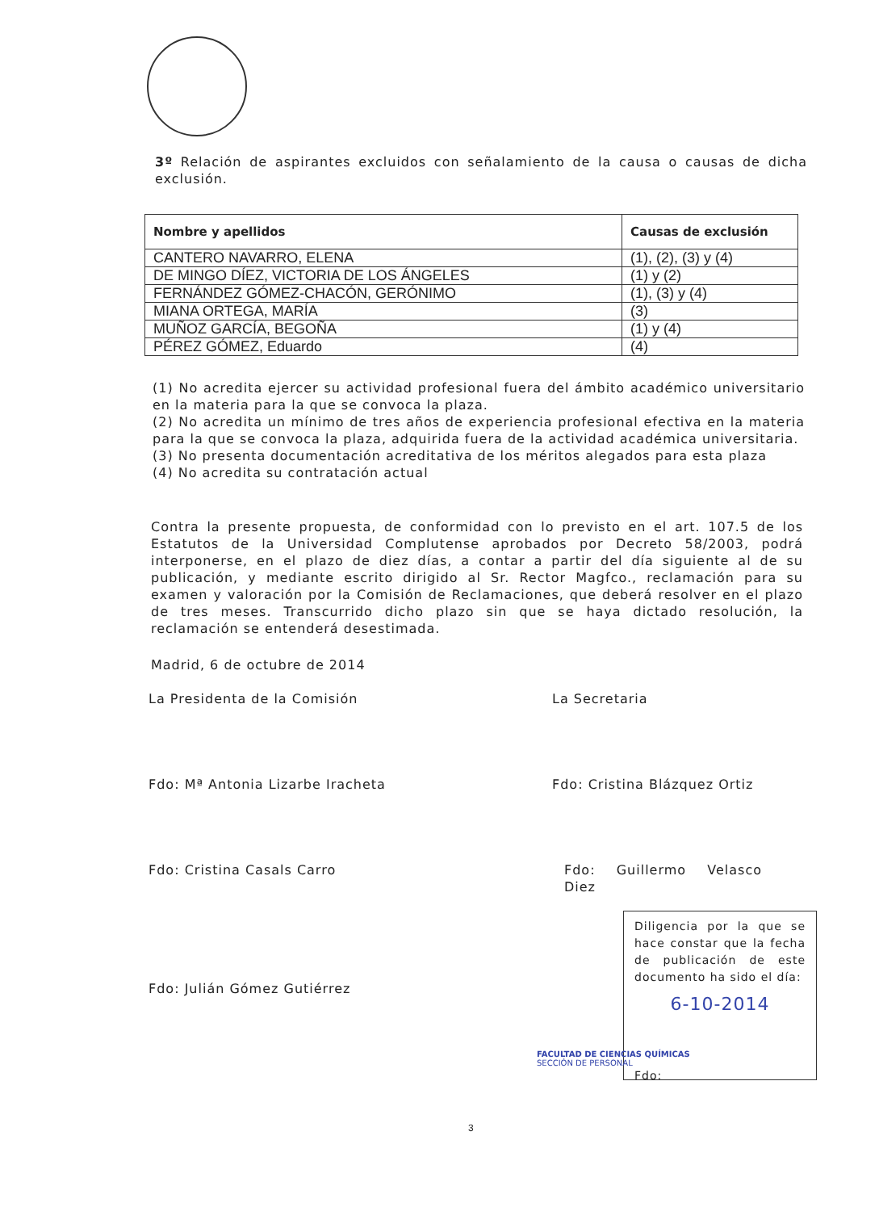3º Relación de aspirantes excluidos con señalamiento de la causa o causas de dicha exclusión.
| Nombre y apellidos | Causas de exclusión |
| --- | --- |
| CANTERO NAVARRO, ELENA | (1), (2), (3) y (4) |
| DE MINGO DÍEZ, VICTORIA DE LOS ÁNGELES | (1) y (2) |
| FERNÁNDEZ GÓMEZ-CHACÓN, GERÓNIMO | (1), (3) y (4) |
| MIANA ORTEGA, MARÍA | (3) |
| MUÑOZ GARCÍA, BEGOÑA | (1) y (4) |
| PÉREZ GÓMEZ, Eduardo | (4) |
(1) No acredita ejercer su actividad profesional fuera del ámbito académico universitario en la materia para la que se convoca la plaza.
(2) No acredita un mínimo de tres años de experiencia profesional efectiva en la materia para la que se convoca la plaza, adquirida fuera de la actividad académica universitaria.
(3) No presenta documentación acreditativa de los méritos alegados para esta plaza
(4) No acredita su contratación actual
Contra la presente propuesta, de conformidad con lo previsto en el art. 107.5 de los Estatutos de la Universidad Complutense aprobados por Decreto 58/2003, podrá interponerse, en el plazo de diez días, a contar a partir del día siguiente al de su publicación, y mediante escrito dirigido al Sr. Rector Magfco., reclamación para su examen y valoración por la Comisión de Reclamaciones, que deberá resolver en el plazo de tres meses. Transcurrido dicho plazo sin que se haya dictado resolución, la reclamación se entenderá desestimada.
Madrid, 6 de octubre de 2014
La Presidenta de la Comisión La Secretaria
Fdo: Mª Antonia Lizarbe Iracheta
Fdo: Cristina Blázquez Ortiz
Fdo: Cristina Casals Carro Fdo: Guillermo Velasco Diez
Fdo: Julián Gómez Gutiérrez
Diligencia por la que se hace constar que la fecha de publicación de este documento ha sido el día:
6-10-2014
Fdo:
FACULTAD DE CIENCIAS QUÍMICAS
SECCIÓN DE PERSONAL
3